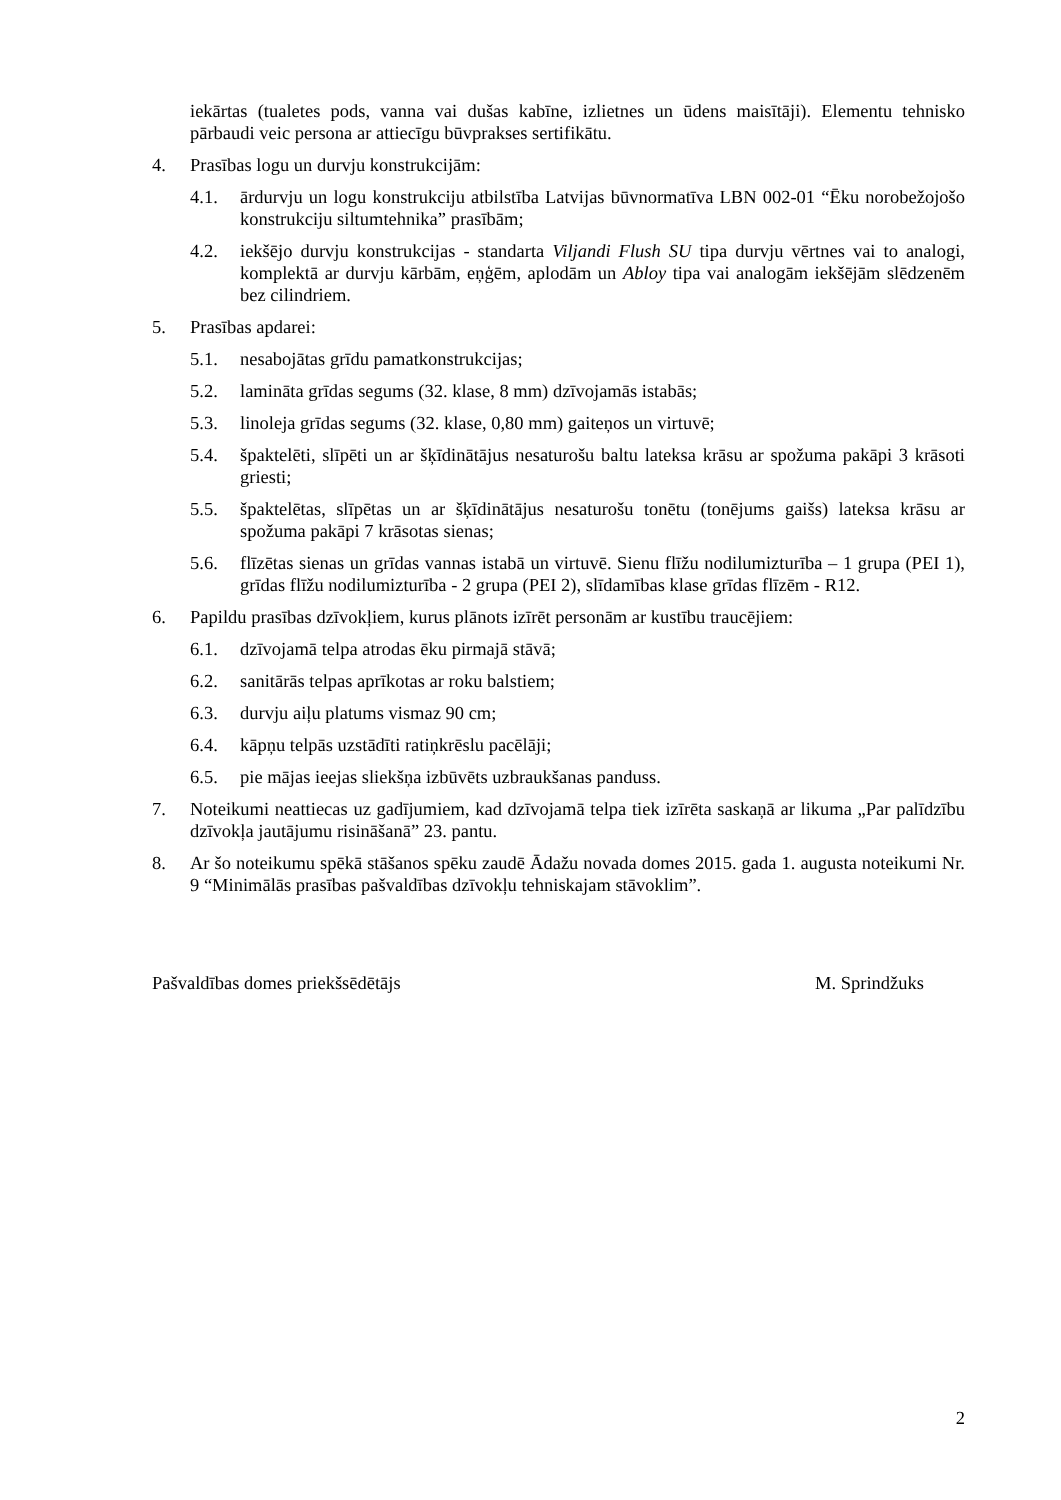iekārtas (tualetes pods, vanna vai dušas kabīne, izlietnes un ūdens maisītāji). Elementu tehnisko pārbaudi veic persona ar attiecīgu būvprakses sertifikātu.
4. Prasības logu un durvju konstrukcijām:
4.1. ārdurvju un logu konstrukciju atbilstība Latvijas būvnormatīva LBN 002-01 “Ēku norobežojošo konstrukciju siltumtehnika” prasībām;
4.2. iekšējo durvju konstrukcijas - standarta Viljandi Flush SU tipa durvju vērtnes vai to analogi, komplektā ar durvju kārbām, eņģēm, aplodām un Abloy tipa vai analogām iekšējām slēdzenēm bez cilindriem.
5. Prasības apdarei:
5.1. nesabojātas grīdu pamatkonstrukcijas;
5.2. lamināta grīdas segums (32. klase, 8 mm) dzīvojamās istabās;
5.3. linoleja grīdas segums (32. klase, 0,80 mm) gaiteņos un virtuvē;
5.4. špaktelēti, slīpēti un ar šķīdinātājus nesaturošu baltu lateksa krāsu ar spožuma pakāpi 3 krāsoti griesti;
5.5. špaktelētas, slīpētas un ar šķīdinātājus nesaturošu tonētu (tonējums gaišs) lateksa krāsu ar spožuma pakāpi 7 krāsotas sienas;
5.6. flīzētas sienas un grīdas vannas istabā un virtuvē. Sienu flīžu nodilumizturība – 1 grupa (PEI 1), grīdas flīžu nodilumizturība - 2 grupa (PEI 2), slīdamības klase grīdas flīzēm - R12.
6. Papildu prasības dzīvokļiem, kurus plānots izīrēt personām ar kustību traucējiem:
6.1. dzīvojamā telpa atrodas ēku pirmajā stāvā;
6.2. sanitārās telpas aprīkotas ar roku balstiem;
6.3. durvju aiļu platums vismaz 90 cm;
6.4. kāpņu telpās uzstādīti ratiņkrēslu pacēlāji;
6.5. pie mājas ieejas sliekšņa izbūvēts uzbraukšanas panduss.
7. Noteikumi neattiecas uz gadījumiem, kad dzīvojamā telpa tiek izīrēta saskaņā ar likuma „Par palīdzību dzīvokļa jautājumu risināšanā” 23. pantu.
8. Ar šo noteikumu spēkā stāšanos spēku zaudē Ādažu novada domes 2015. gada 1. augusta noteikumi Nr. 9 “Minimālās prasības pašvaldības dzīvokļu tehniskajam stāvoklim”.
Pašvaldības domes priekšsēdētājs M. Sprindžuks
2